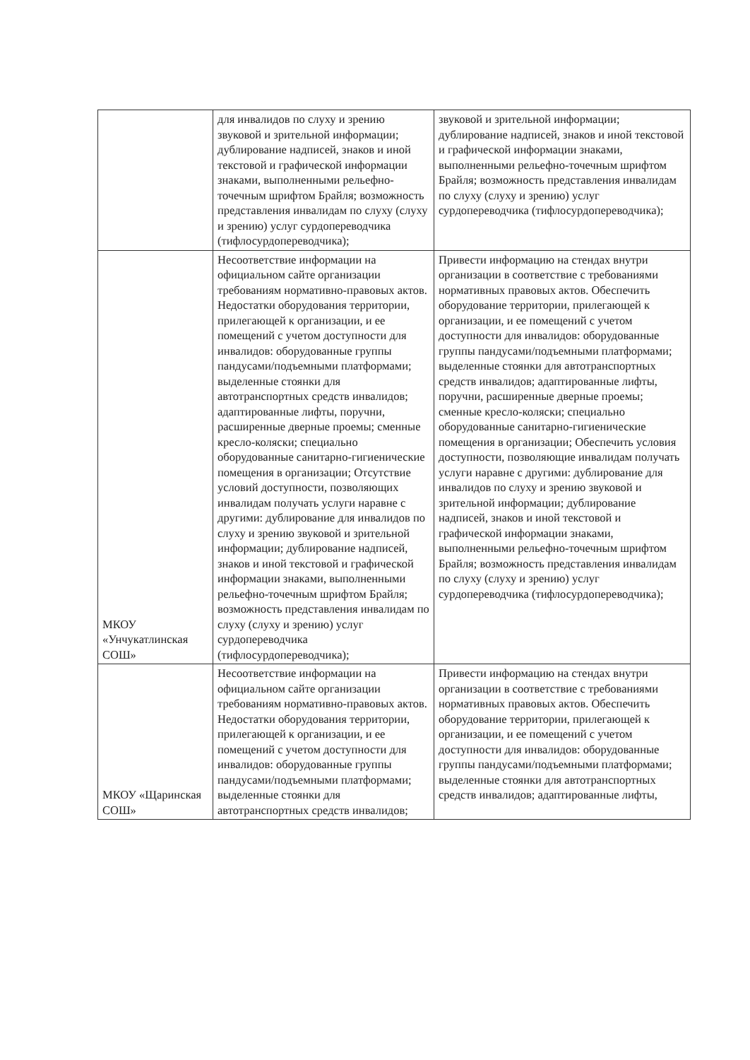| | для инвалидов по слуху и зрению звуковой и зрительной информации; дублирование надписей, знаков и иной текстовой и графической информации знаками, выполненными рельефно-точечным шрифтом Брайля; возможность представления инвалидам по слуху (слуху и зрению) услуг сурдопереводчика (тифлосурдопереводчика); | звуковой и зрительной информации; дублирование надписей, знаков и иной текстовой и графической информации знаками, выполненными рельефно-точечным шрифтом Брайля; возможность представления инвалидам по слуху (слуху и зрению) услуг сурдопереводчика (тифлосурдопереводчика); |
| МКОУ «Унчукатлинская СОШ» | Несоответствие информации на официальном сайте организации требованиям нормативно-правовых актов. Недостатки оборудования территории, прилегающей к организации, и ее помещений с учетом доступности для инвалидов: оборудованные группы пандусами/подъемными платформами; выделенные стоянки для автотранспортных средств инвалидов; адаптированные лифты, поручни, расширенные дверные проемы; сменные кресло-коляски; специально оборудованные санитарно-гигиенические помещения в организации; Отсутствие условий доступности, позволяющих инвалидам получать услуги наравне с другими: дублирование для инвалидов по слуху и зрению звуковой и зрительной информации; дублирование надписей, знаков и иной текстовой и графической информации знаками, выполненными рельефно-точечным шрифтом Брайля; возможность представления инвалидам по слуху (слуху и зрению) услуг сурдопереводчика (тифлосурдопереводчика); | Привести информацию на стендах внутри организации в соответствие с требованиями нормативных правовых актов. Обеспечить оборудование территории, прилегающей к организации, и ее помещений с учетом доступности для инвалидов: оборудованные группы пандусами/подъемными платформами; выделенные стоянки для автотранспортных средств инвалидов; адаптированные лифты, поручни, расширенные дверные проемы; сменные кресло-коляски; специально оборудованные санитарно-гигиенические помещения в организации; Обеспечить условия доступности, позволяющие инвалидам получать услуги наравне с другими: дублирование для инвалидов по слуху и зрению звуковой и зрительной информации; дублирование надписей, знаков и иной текстовой и графической информации знаками, выполненными рельефно-точечным шрифтом Брайля; возможность представления инвалидам по слуху (слуху и зрению) услуг сурдопереводчика (тифлосурдопереводчика); |
| МКОУ «Щаринская СОШ» | Несоответствие информации на официальном сайте организации требованиям нормативно-правовых актов. Недостатки оборудования территории, прилегающей к организации, и ее помещений с учетом доступности для инвалидов: оборудованные группы пандусами/подъемными платформами; выделенные стоянки для автотранспортных средств инвалидов; | Привести информацию на стендах внутри организации в соответствие с требованиями нормативных правовых актов. Обеспечить оборудование территории, прилегающей к организации, и ее помещений с учетом доступности для инвалидов: оборудованные группы пандусами/подъемными платформами; выделенные стоянки для автотранспортных средств инвалидов; адаптированные лифты, |